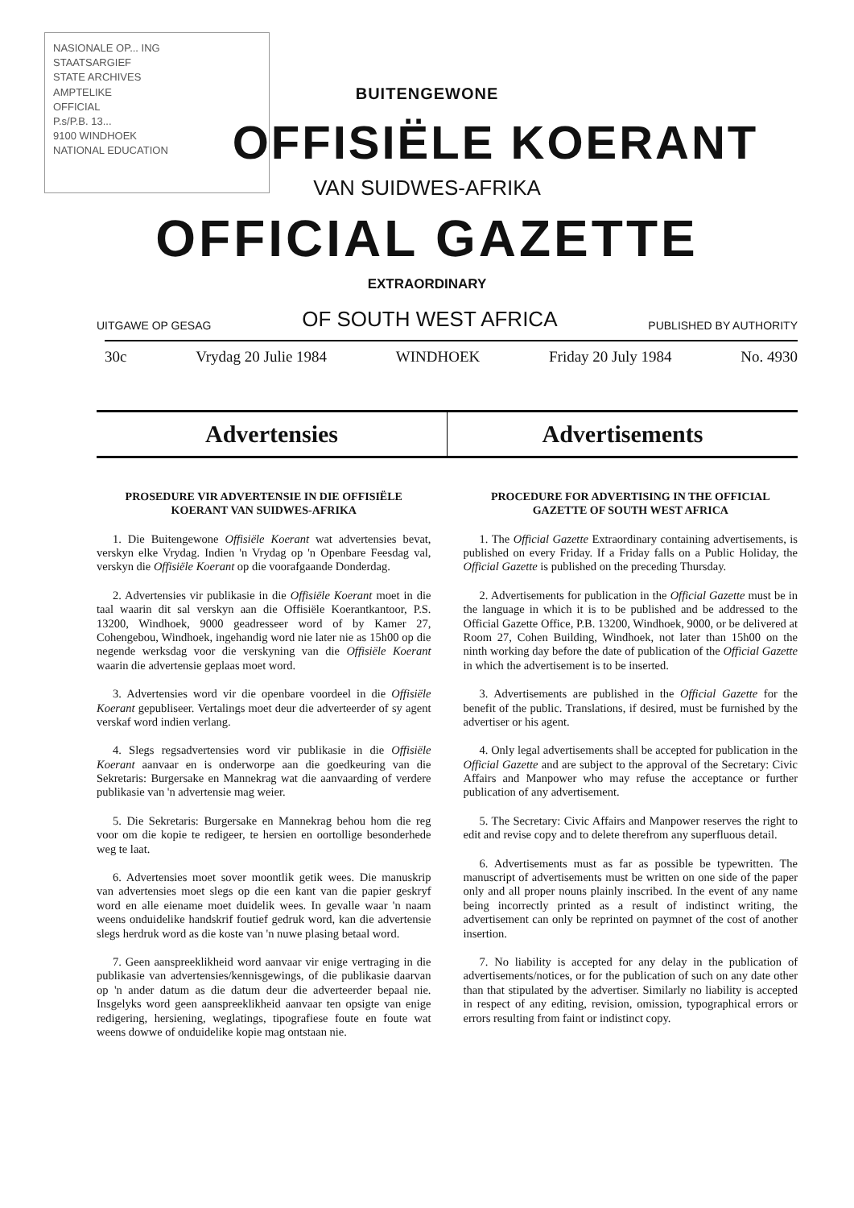NASIONALE OP... ING
STAATSARGIEF
STATE ARCHIVES
AMPTELIKE
OFFICIAL
P.s/P.B. 13...
9100 WINDHOEK
NATIONAL EDUCATION
BUITENGEWONE
OFFISIËLE KOERANT
VAN SUIDWES-AFRIKA
OFFICIAL GAZETTE
EXTRAORDINARY
UITGAWE OP GESAG OF SOUTH WEST AFRICA PUBLISHED BY AUTHORITY
30c Vrydag 20 Julie 1984 WINDHOEK Friday 20 July 1984 No. 4930
Advertensies Advertisements
PROSEDURE VIR ADVERTENSIE IN DIE OFFISIËLE KOERANT VAN SUIDWES-AFRIKA
1. Die Buitengewone Offisiële Koerant wat advertensies bevat, verskyn elke Vrydag. Indien 'n Vrydag op 'n Openbare Feesdag val, verskyn die Offisiële Koerant op die voorafgaande Donderdag.
2. Advertensies vir publikasie in die Offisiële Koerant moet in die taal waarin dit sal verskyn aan die Offisiële Koerantkantoor, P.S. 13200, Windhoek, 9000 geadresseer word of by Kamer 27, Cohengebou, Windhoek, ingehandig word nie later nie as 15h00 op die negende werksdag voor die verskyning van die Offisiële Koerant waarin die advertensie geplaas moet word.
3. Advertensies word vir die openbare voordeel in die Offisiële Koerant gepubliseer. Vertalings moet deur die adverteerder of sy agent verskaf word indien verlang.
4. Slegs regsadvertensies word vir publikasie in die Offisiële Koerant aanvaar en is onderworpe aan die goedkeuring van die Sekretaris: Burgersake en Mannekrag wat die aanvaarding of verdere publikasie van 'n advertensie mag weier.
5. Die Sekretaris: Burgersake en Mannekrag behou hom die reg voor om die kopie te redigeer, te hersien en oortollige besonderhede weg te laat.
6. Advertensies moet sover moontlik getik wees. Die manuskrip van advertensies moet slegs op die een kant van die papier geskryf word en alle eiename moet duidelik wees. In gevalle waar 'n naam weens onduidelike handskrif foutief gedruk word, kan die advertensie slegs herdruk word as die koste van 'n nuwe plasing betaal word.
7. Geen aanspreeklikheid word aanvaar vir enige vertraging in die publikasie van advertensies/kennisgewings, of die publikasie daarvan op 'n ander datum as die datum deur die adverteerder bepaal nie. Insgelyks word geen aanspreeklikheid aanvaar ten opsigte van enige redigering, hersiening, weglatings, tipografiese foute en foute wat weens dowwe of onduidelike kopie mag ontstaan nie.
PROCEDURE FOR ADVERTISING IN THE OFFICIAL GAZETTE OF SOUTH WEST AFRICA
1. The Official Gazette Extraordinary containing advertisements, is published on every Friday. If a Friday falls on a Public Holiday, the Official Gazette is published on the preceding Thursday.
2. Advertisements for publication in the Official Gazette must be in the language in which it is to be published and be addressed to the Official Gazette Office, P.B. 13200, Windhoek, 9000, or be delivered at Room 27, Cohen Building, Windhoek, not later than 15h00 on the ninth working day before the date of publication of the Official Gazette in which the advertisement is to be inserted.
3. Advertisements are published in the Official Gazette for the benefit of the public. Translations, if desired, must be furnished by the advertiser or his agent.
4. Only legal advertisements shall be accepted for publication in the Official Gazette and are subject to the approval of the Secretary: Civic Affairs and Manpower who may refuse the acceptance or further publication of any advertisement.
5. The Secretary: Civic Affairs and Manpower reserves the right to edit and revise copy and to delete therefrom any superfluous detail.
6. Advertisements must as far as possible be typewritten. The manuscript of advertisements must be written on one side of the paper only and all proper nouns plainly inscribed. In the event of any name being incorrectly printed as a result of indistinct writing, the advertisement can only be reprinted on paymnet of the cost of another insertion.
7. No liability is accepted for any delay in the publication of advertisements/notices, or for the publication of such on any date other than that stipulated by the advertiser. Similarly no liability is accepted in respect of any editing, revision, omission, typographical errors or errors resulting from faint or indistinct copy.